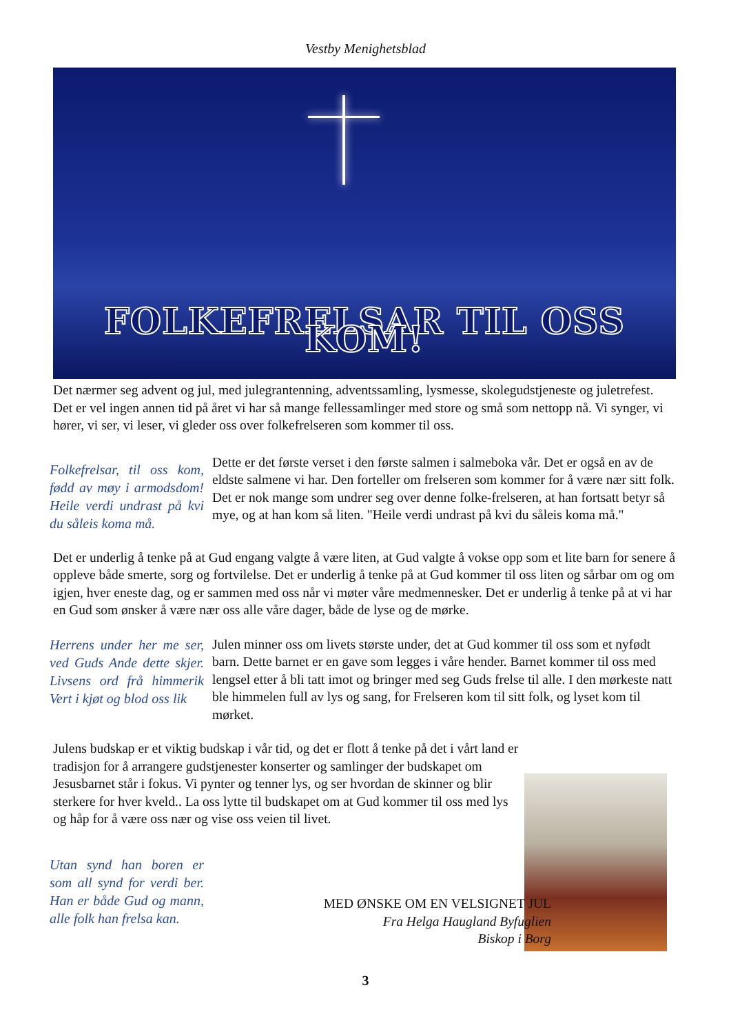Vestby Menighetsblad
FOLKEFRELSAR TIL OSS KOM!
Det nærmer seg advent og jul, med julegrantenning, adventssamling, lysmesse, skolegudstjeneste og juletrefest. Det er vel ingen annen tid på året vi har så mange fellessamlinger med store og små som nettopp nå. Vi synger, vi hører, vi ser, vi leser, vi gleder oss over folkefrelseren som kommer til oss.
Folkefrelsar, til oss kom, fødd av møy i armodsdom! Heile verdi undrast på kvi du såleis koma må.
Dette er det første verset i den første salmen i salmeboka vår. Det er også en av de eldste salmene vi har. Den forteller om frelseren som kommer for å være nær sitt folk. Det er nok mange som undrer seg over denne folke-frelseren, at han fortsatt betyr så mye, og at han kom så liten. "Heile verdi undrast på kvi du såleis koma må."
Det er underlig å tenke på at Gud engang valgte å være liten, at Gud valgte å vokse opp som et lite barn for senere å oppleve både smerte, sorg og fortvilelse. Det er underlig å tenke på at Gud kommer til oss liten og sårbar om og om igjen, hver eneste dag, og er sammen med oss når vi møter våre medmennesker. Det er underlig å tenke på at vi har en Gud som ønsker å være nær oss alle våre dager, både de lyse og de mørke.
Herrens under her me ser, ved Guds Ande dette skjer. Livsens ord frå himmerik Vert i kjøt og blod oss lik
Julen minner oss om livets største under, det at Gud kommer til oss som et nyfødt barn. Dette barnet er en gave som legges i våre hender. Barnet kommer til oss med lengsel etter å bli tatt imot og bringer med seg Guds frelse til alle. I den mørkeste natt ble himmelen full av lys og sang, for Frelseren kom til sitt folk, og lyset kom til mørket.
Julens budskap er et viktig budskap i vår tid, og det er flott å tenke på det i vårt land er tradisjon for å arrangere gudstjenester konserter og samlinger der budskapet om Jesusbarnet står i fokus. Vi pynter og tenner lys, og ser hvordan de skinner og blir sterkere for hver kveld.. La oss lytte til budskapet om at Gud kommer til oss med lys og håp for å være oss nær og vise oss veien til livet.
Utan synd han boren er som all synd for verdi ber. Han er både Gud og mann, alle folk han frelsa kan.
MED ØNSKE OM EN VELSIGNET JUL
Fra Helga Haugland Byfuglien
Biskop i Borg
3